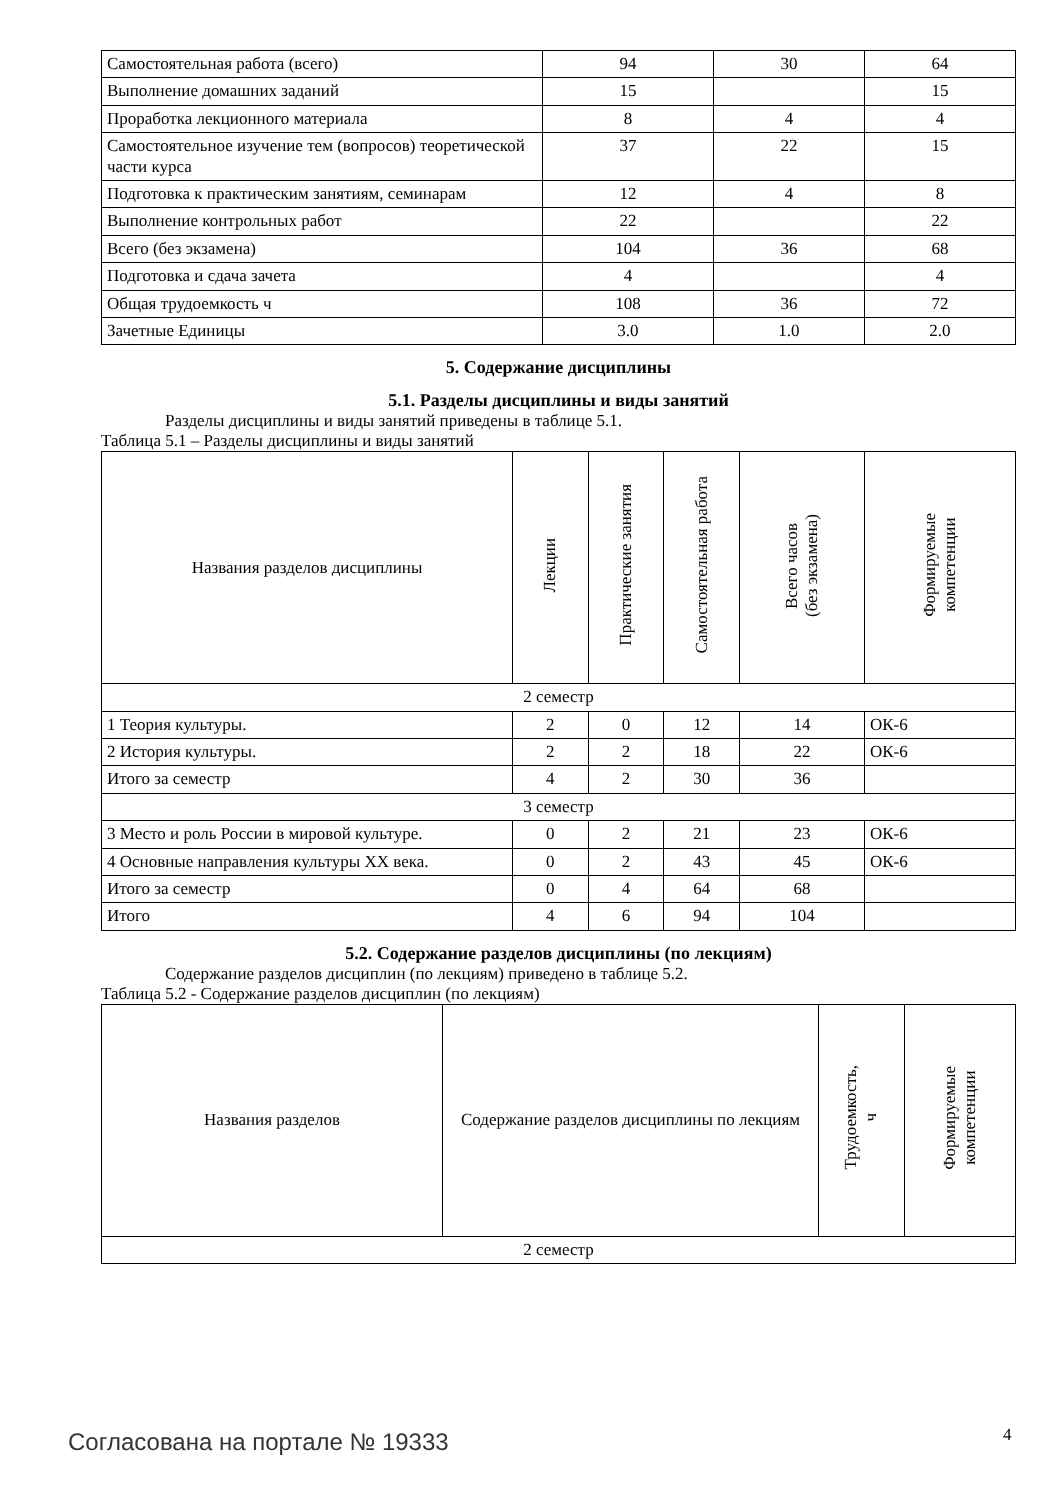| Самостоятельная работа (всего) | 94 | 30 | 64 |
| Выполнение домашних заданий | 15 | | 15 |
| Проработка лекционного материала | 8 | 4 | 4 |
| Самостоятельное изучение тем (вопросов) теоретической части курса | 37 | 22 | 15 |
| Подготовка к практическим занятиям, семинарам | 12 | 4 | 8 |
| Выполнение контрольных работ | 22 | | 22 |
| Всего (без экзамена) | 104 | 36 | 68 |
| Подготовка и сдача зачета | 4 | | 4 |
| Общая трудоемкость ч | 108 | 36 | 72 |
| Зачетные Единицы | 3.0 | 1.0 | 2.0 |
5. Содержание дисциплины
5.1. Разделы дисциплины и виды занятий
Разделы дисциплины и виды занятий приведены в таблице 5.1.
Таблица 5.1 – Разделы дисциплины и виды занятий
| Названия разделов дисциплины | Лекции | Практические занятия | Самостоятельная работа | Всего часов (без экзамена) | Формируемые компетенции |
| --- | --- | --- | --- | --- | --- |
| 2 семестр | | | | | |
| 1 Теория культуры. | 2 | 0 | 12 | 14 | ОК-6 |
| 2 История культуры. | 2 | 2 | 18 | 22 | ОК-6 |
| Итого за семестр | 4 | 2 | 30 | 36 | |
| 3 семестр | | | | | |
| 3 Место и роль России в мировой культуре. | 0 | 2 | 21 | 23 | ОК-6 |
| 4 Основные направления культуры XX века. | 0 | 2 | 43 | 45 | ОК-6 |
| Итого за семестр | 0 | 4 | 64 | 68 | |
| Итого | 4 | 6 | 94 | 104 | |
5.2. Содержание разделов дисциплины (по лекциям)
Содержание разделов дисциплин (по лекциям) приведено в таблице 5.2.
Таблица 5.2 - Содержание разделов дисциплин (по лекциям)
| Названия разделов | Содержание разделов дисциплины по лекциям | Трудоемкость, ч | Формируемые компетенции |
| --- | --- | --- | --- |
| 2 семестр | | | |
Согласована на портале № 19333 4